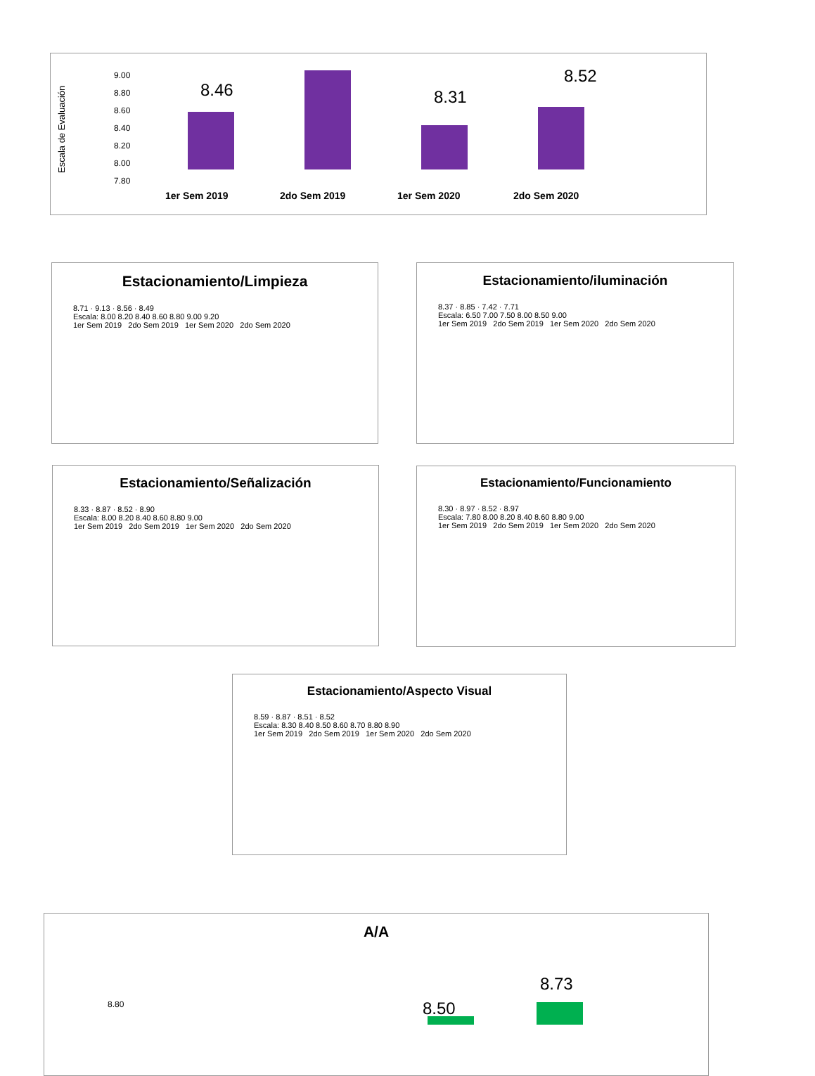Escala de Evaluación
9.00
8.80
8.60
8.40
8.20
8.00
7.80
8.46
8.31
8.52
1er Sem 2019
2do Sem 2019
1er Sem 2020
2do Sem 2020
Estacionamiento/Limpieza
8.71 · 9.13 · 8.56 · 8.49
Escala: 8.00 8.20 8.40 8.60 8.80 9.00 9.20
1er Sem 2019 2do Sem 2019 1er Sem 2020 2do Sem 2020
Estacionamiento/iluminación
8.37 · 8.85 · 7.42 · 7.71
Escala: 6.50 7.00 7.50 8.00 8.50 9.00
1er Sem 2019 2do Sem 2019 1er Sem 2020 2do Sem 2020
Estacionamiento/Señalización
8.33 · 8.87 · 8.52 · 8.90
Escala: 8.00 8.20 8.40 8.60 8.80 9.00
1er Sem 2019 2do Sem 2019 1er Sem 2020 2do Sem 2020
Estacionamiento/Funcionamiento
8.30 · 8.97 · 8.52 · 8.97
Escala: 7.80 8.00 8.20 8.40 8.60 8.80 9.00
1er Sem 2019 2do Sem 2019 1er Sem 2020 2do Sem 2020
Estacionamiento/Aspecto Visual
8.59 · 8.87 · 8.51 · 8.52
Escala: 8.30 8.40 8.50 8.60 8.70 8.80 8.90
1er Sem 2019 2do Sem 2019 1er Sem 2020 2do Sem 2020
A/A
8.80
8.73
8.50